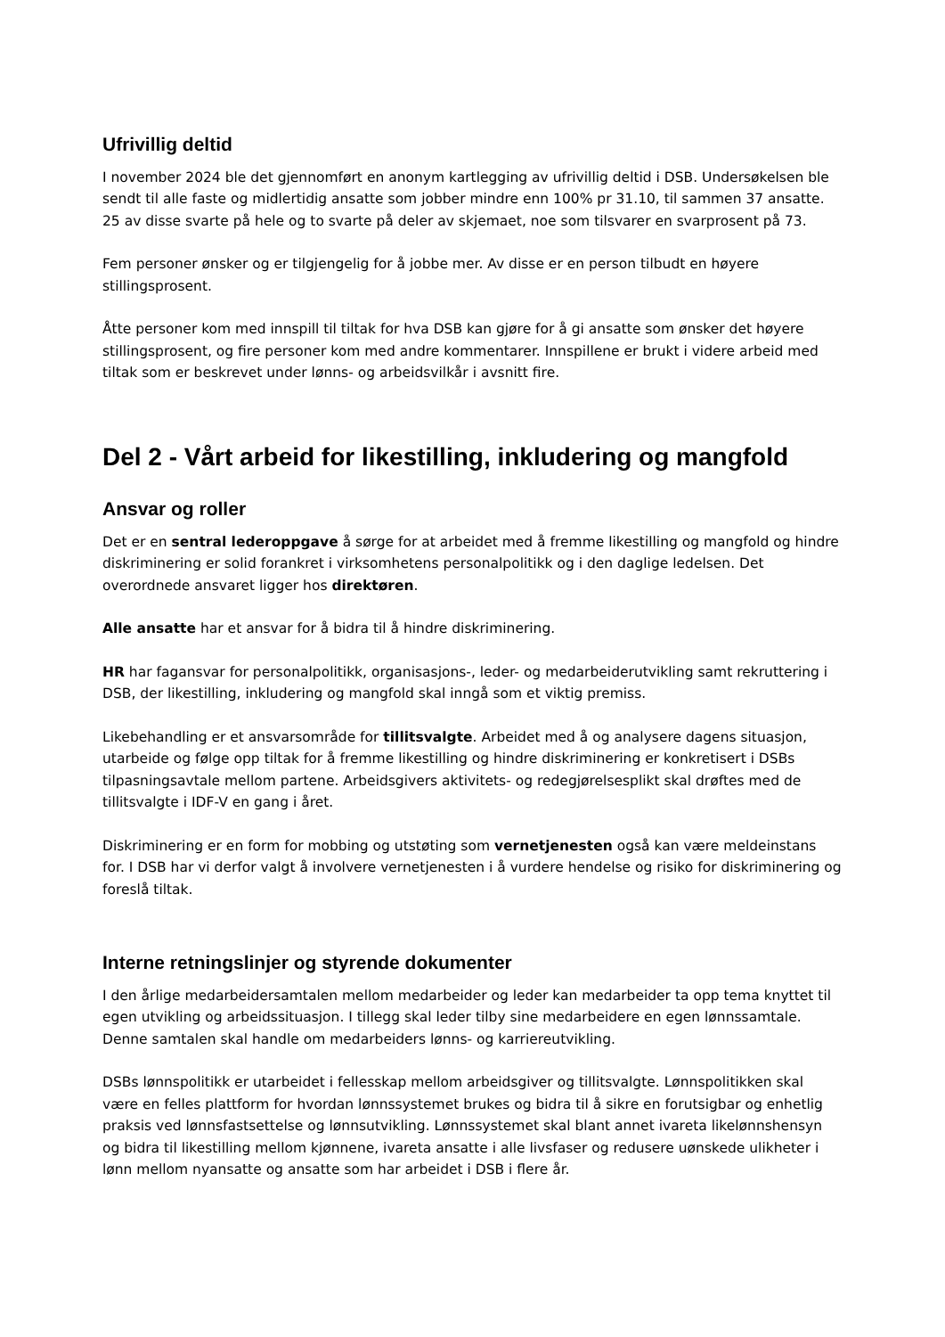Ufrivillig deltid
I november 2024 ble det gjennomført en anonym kartlegging av ufrivillig deltid i DSB. Undersøkelsen ble sendt til alle faste og midlertidig ansatte som jobber mindre enn 100% pr 31.10, til sammen 37 ansatte. 25 av disse svarte på hele og to svarte på deler av skjemaet, noe som tilsvarer en svarprosent på 73.
Fem personer ønsker og er tilgjengelig for å jobbe mer. Av disse er en person tilbudt en høyere stillingsprosent.
Åtte personer kom med innspill til tiltak for hva DSB kan gjøre for å gi ansatte som ønsker det høyere stillingsprosent, og fire personer kom med andre kommentarer. Innspillene er brukt i videre arbeid med tiltak som er beskrevet under lønns- og arbeidsvilkår i avsnitt fire.
Del 2 - Vårt arbeid for likestilling, inkludering og mangfold
Ansvar og roller
Det er en sentral lederoppgave å sørge for at arbeidet med å fremme likestilling og mangfold og hindre diskriminering er solid forankret i virksomhetens personalpolitikk og i den daglige ledelsen. Det overordnede ansvaret ligger hos direktøren.
Alle ansatte har et ansvar for å bidra til å hindre diskriminering.
HR har fagansvar for personalpolitikk, organisasjons-, leder- og medarbeiderutvikling samt rekruttering i DSB, der likestilling, inkludering og mangfold skal inngå som et viktig premiss.
Likebehandling er et ansvarsområde for tillitsvalgte. Arbeidet med å og analysere dagens situasjon, utarbeide og følge opp tiltak for å fremme likestilling og hindre diskriminering er konkretisert i DSBs tilpasningsavtale mellom partene. Arbeidsgivers aktivitets- og redegjørelsesplikt skal drøftes med de tillitsvalgte i IDF-V en gang i året.
Diskriminering er en form for mobbing og utstøting som vernetjenesten også kan være meldeinstans for. I DSB har vi derfor valgt å involvere vernetjenesten i å vurdere hendelse og risiko for diskriminering og foreslå tiltak.
Interne retningslinjer og styrende dokumenter
I den årlige medarbeidersamtalen mellom medarbeider og leder kan medarbeider ta opp tema knyttet til egen utvikling og arbeidssituasjon. I tillegg skal leder tilby sine medarbeidere en egen lønnssamtale. Denne samtalen skal handle om medarbeiders lønns- og karriereutvikling.
DSBs lønnspolitikk er utarbeidet i fellesskap mellom arbeidsgiver og tillitsvalgte. Lønnspolitikken skal være en felles plattform for hvordan lønnssystemet brukes og bidra til å sikre en forutsigbar og enhetlig praksis ved lønnsfastsettelse og lønnsutvikling. Lønnssystemet skal blant annet ivareta likelønnshensyn og bidra til likestilling mellom kjønnene, ivareta ansatte i alle livsfaser og redusere uønskede ulikheter i lønn mellom nyansatte og ansatte som har arbeidet i DSB i flere år.